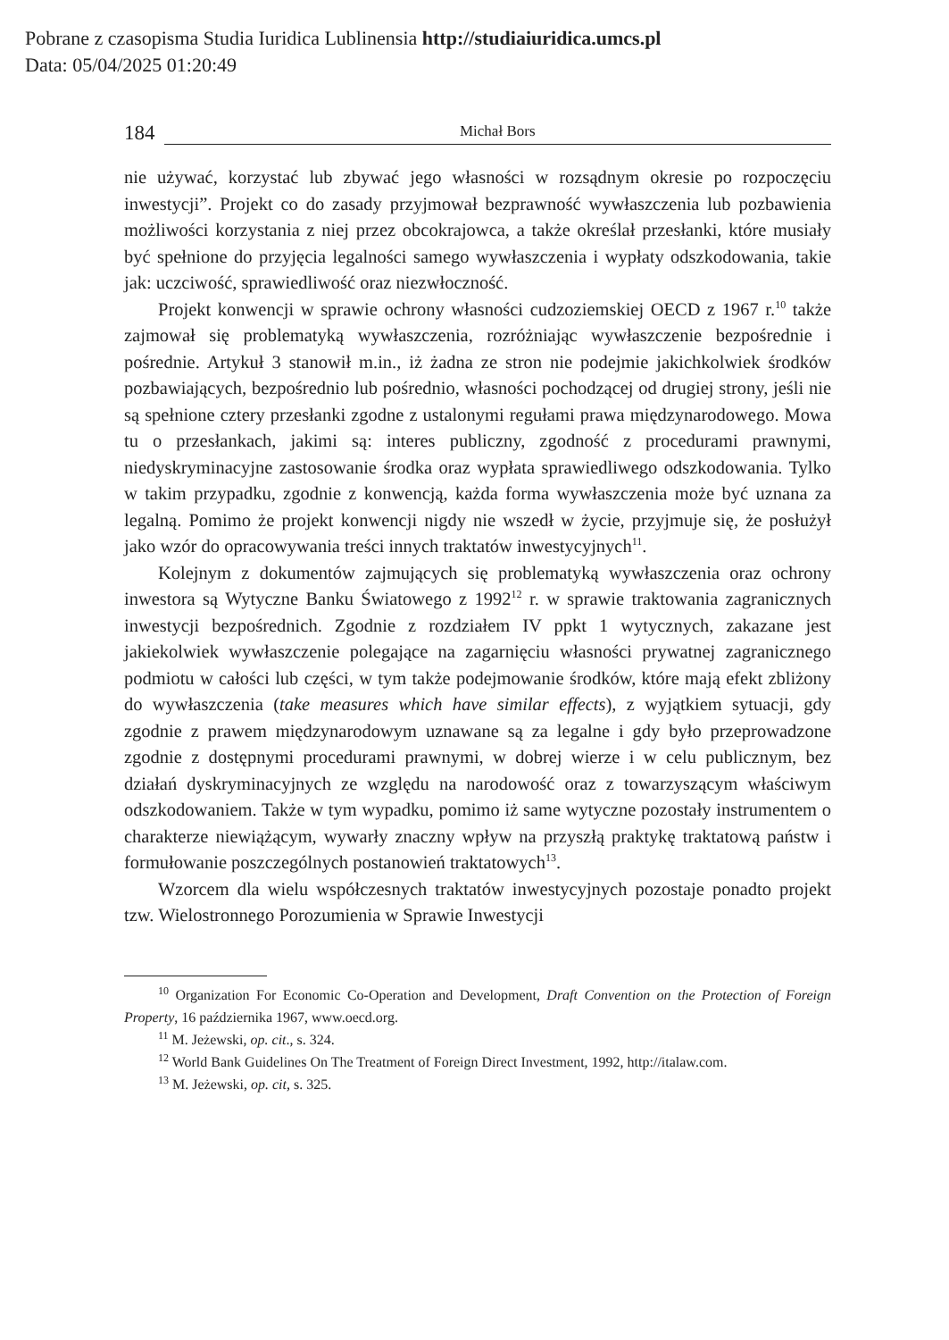Pobrane z czasopisma Studia Iuridica Lublinensia http://studiaiuridica.umcs.pl
Data: 05/04/2025 01:20:49
184 Michał Bors
nie używać, korzystać lub zbywać jego własności w rozsądnym okresie po rozpoczęciu inwestycji”. Projekt co do zasady przyjmował bezprawność wywłaszczenia lub pozbawienia możliwości korzystania z niej przez obcokrajowca, a także określał przesłanki, które musiały być spełnione do przyjęcia legalności samego wywłaszczenia i wypłaty odszkodowania, takie jak: uczciwość, sprawiedliwość oraz niezwłoczność.
Projekt konwencji w sprawie ochrony własności cudzoziemskiej OECD z 1967 r.<sup>10</sup> także zajmował się problematyką wywłaszczenia, rozróżniając wywłaszczenie bezpośrednie i pośrednie. Artykuł 3 stanowił m.in., iż żadna ze stron nie podejmie jakichkolwiek środków pozbawiających, bezpośrednio lub pośrednio, własności pochodzącej od drugiej strony, jeśli nie są spełnione cztery przesłanki zgodne z ustalonymi regułami prawa międzynarodowego. Mowa tu o przesłankach, jakimi są: interes publiczny, zgodność z procedurami prawnymi, niedyskryminacyjne zastosowanie środka oraz wypłata sprawiedliwego odszkodowania. Tylko w takim przypadku, zgodnie z konwencją, każda forma wywłaszczenia może być uznana za legalną. Pomimo że projekt konwencji nigdy nie wszedł w życie, przyjmuje się, że posłużył jako wzór do opracowywania treści innych traktatów inwestycyjnych<sup>11</sup>.
Kolejnym z dokumentów zajmujących się problematyką wywłaszczenia oraz ochrony inwestora są Wytyczne Banku Światowego z 1992<sup>12</sup> r. w sprawie traktowania zagranicznych inwestycji bezpośrednich. Zgodnie z rozdziałem IV ppkt 1 wytycznych, zakazane jest jakiekolwiek wywłaszczenie polegające na zagarnięciu własności prywatnej zagranicznego podmiotu w całości lub części, w tym także podejmowanie środków, które mają efekt zbliżony do wywłaszczenia (take measures which have similar effects), z wyjątkiem sytuacji, gdy zgodnie z prawem międzynarodowym uznawane są za legalne i gdy było przeprowadzone zgodnie z dostępnymi procedurami prawnymi, w dobrej wierze i w celu publicznym, bez działań dyskryminacyjnych ze względu na narodowość oraz z towarzyszącym właściwym odszkodowaniem. Także w tym wypadku, pomimo iż same wytyczne pozostały instrumentem o charakterze niewiążącym, wywarły znaczny wpływ na przyszłą praktykę traktatową państw i formułowanie poszczególnych postanowień traktatowych<sup>13</sup>.
Wzorcem dla wielu współczesnych traktatów inwestycyjnych pozostaje ponadto projekt tzw. Wielostronnego Porozumienia w Sprawie Inwestycji
<sup>10</sup> Organization For Economic Co-Operation and Development, Draft Convention on the Protection of Foreign Property, 16 października 1967, www.oecd.org.
<sup>11</sup> M. Jeżewski, op. cit., s. 324.
<sup>12</sup> World Bank Guidelines On The Treatment of Foreign Direct Investment, 1992, http://italaw.com.
<sup>13</sup> M. Jeżewski, op. cit, s. 325.